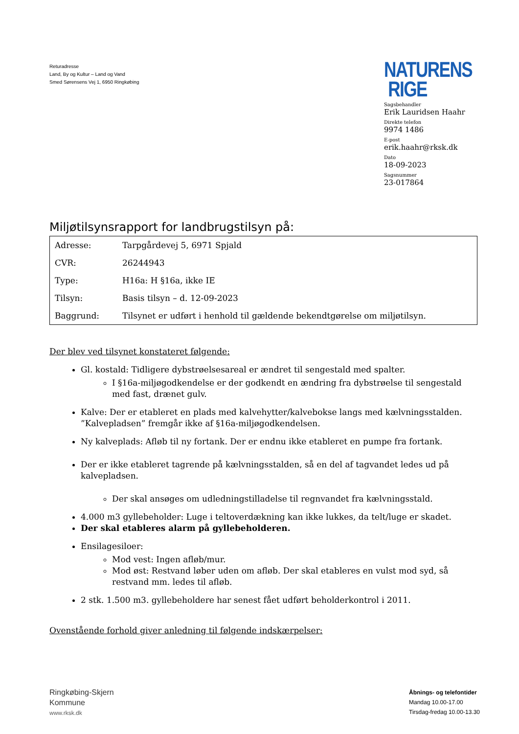Returadresse
Land, By og Kultur – Land og Vand
Smed Sørensens Vej 1, 6950 Ringkøbing
NATURENS
RIGE
Sagsbehandler
Erik Lauridsen Haahr
Direkte telefon
9974 1486
E-post
erik.haahr@rksk.dk
Dato
18-09-2023
Sagsnummer
23-017864
Miljøtilsynsrapport for landbrugstilsyn på:
| Adresse: | Tarpgårdevej 5, 6971 Spjald |
| CVR: | 26244943 |
| Type: | H16a: H §16a, ikke IE |
| Tilsyn: | Basis tilsyn – d. 12-09-2023 |
| Baggrund: | Tilsynet er udført i henhold til gældende bekendtgørelse om miljøtilsyn. |
Der blev ved tilsynet konstateret følgende:
Gl. kostald: Tidligere dybstrøelsesareal er ændret til sengestald med spalter.
I §16a-miljøgodkendelse er der godkendt en ændring fra dybstrøelse til sengestald med fast, drænet gulv.
Kalve: Der er etableret en plads med kalvehytter/kalvebokse langs med kælvningsstalden. ”Kalvepladsen” fremgår ikke af §16a-miljøgodkendelsen.
Ny kalveplads: Afløb til ny fortank. Der er endnu ikke etableret en pumpe fra fortank.
Der er ikke etableret tagrende på kælvningsstalden, så en del af tagvandet ledes ud på kalvepladsen.
Der skal ansøges om udledningstilladelse til regnvandet fra kælvningsstald.
4.000 m3 gyllebeholder: Luge i teltoverdækning kan ikke lukkes, da telt/luge er skadet.
Der skal etableres alarm på gyllebeholderen.
Ensilagesiloer:
Mod vest: Ingen afløb/mur.
Mod øst: Restvand løber uden om afløb. Der skal etableres en vulst mod syd, så restvand mm. ledes til afløb.
2 stk. 1.500 m3. gyllebeholdere har senest fået udført beholderkontrol i 2011.
Ovenstående forhold giver anledning til følgende indskærpelser:
Ringkøbing-Skjern
Kommune
www.rksk.dk
Åbnings- og telefontider
Mandag 10.00-17.00
Tirsdag-fredag 10.00-13.30